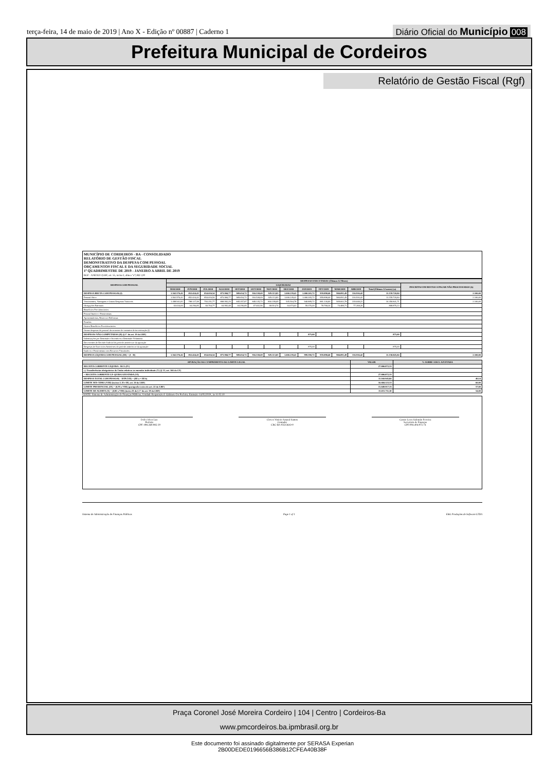terça-feira, 14 de maio de 2019 | Ano X - Edição nº 00887 | Caderno 1
Diário Oficial do Município 008
Prefeitura Municipal de Cordeiros
Relatório de Gestão Fiscal (Rgf)
MUNICÍPIO DE CORDEIROS - BA - CONSOLIDADO
RELATÓRIO DE GESTÃO FISCAL
DEMONSTRATIVO DA DESPESA COM PESSOAL
ORÇAMENTOS FISCAL E DA SEGURIDADE SOCIAL
1º QUADRIMESTRE DE 2019 - JANEIRO A ABRIL DE 2019
RGF - ANEXO I (LRF, art. 55, inciso I, alínea "a") R$ 1,00
| DESPESA COM PESSOAL | DESPESAS EXECUTADAS (Últimos 12 Meses) | | | | | | | | | | | | | |
| --- | --- | --- | --- | --- | --- | --- | --- | --- | --- | --- | --- | --- | --- | --- |
| | LIQUIDADAS | | | | | | | | | | | | | INSCRITAS EM RESTOS A PAGAR NÃO PROCESSADOS (b) |
| | MAI/2018 | JUN/2018 | JUL/2018 | AGO/2018 | SET/2018 | OUT/2018 | NOV/2018 | DEZ/2018 | JAN/2019 | FEV/2019 | MAR/2019 | ABR/2019 | Total (Últimos 12 meses) (a) | |
| DESPESA BRUTA COM PESSOAL(I) | 1.562.576,42 | 852.424,43 | 854.016,54 | 873.984,77 | 909.654,72 | 916.538,69 | 929.113,83 | 1.000.239,41 | 1.000.265,72 | 959.898,40 | 984.091,49 | 316.916,42 | 11.159.720,84 | 2.100,00 |
| Pessoal Ativo | 1.562.576,42 | 852.424,43 | 854.016,54 | 873.984,77 | 909.654,72 | 916.538,69 | 929.113,83 | 1.000.239,41 | 1.000.265,72 | 959.898,40 | 984.091,49 | 316.916,42 | 11.159.720,84 | 2.100,00 |
| Vencimentos, Vantagens e Outras Despesas Variáveis | 1.498.941,82 | 788.127,58 | 793.251,77 | 808.992,29 | 845.357,87 | 849.135,73 | 860.199,09 | 935.564,78 | 940.889,72 | 881.130,06 | 909.602,78 | 239.648,22 | 10.350.841,71 | 2.100,00 |
| Obrigações Patronais | 63.634,60 | 64.296,85 | 60.764,77 | 64.992,48 | 64.296,85 | 67.402,96 | 68.914,74 | 64.674,63 | 59.376,00 | 78.768,34 | 74.488,71 | 77.268,20 | 808.879,13 | |
| Benefícios Previdenciários | | | | | | | | | | | | | | |
| Pessoal Inativo e Pensionistas | | | | | | | | | | | | | | |
| Aposentadorias, Reserva e Reformas | | | | | | | | | | | | | | |
| Pensões | | | | | | | | | | | | | | |
| Outros Benefícios Previdenciários | | | | | | | | | | | | | | |
| Outras despesas de pessoal decorrentes de contratos de terceirização (§ | | | | | | | | | | | | | | |
| DESPESAS NÃO COMPUTADAS (II) (§ 1º do art. 19 da LRF) | | | | | | | | | 875,00 | | | | 875,00 | |
| Indenizações por Demissão e Incentivos a Demissão Voluntária | | | | | | | | | | | | | | |
| Decorrentes de Decisão Judicial de período anterior ao da apuração | | | | | | | | | | | | | | |
| Despesas de Exercícios Anteriores de período anterior ao da apuração | | | | | | | | | 875,00 | | | | 875,00 | |
| Inativos e Pensionistas com Recursos Vinculados | | | | | | | | | | | | | | |
| DESPESA LÍQUIDA COM PESSOAL (III) = (I - II) | 1.562.576,42 | 852.424,43 | 854.016,54 | 873.984,77 | 909.654,72 | 916.538,69 | 929.113,83 | 1.000.239,41 | 999.390,72 | 959.898,40 | 984.091,49 | 316.916,42 | 11.158.845,84 | 2.100,00 |
| APURAÇÃO DO CUMPRIMENTO DO LIMITE LEGAL | VALOR | % SOBRE A RCL AJUSTADA |
| --- | --- | --- |
| RECEITA CORRENTE LÍQUIDA - RCL (IV) | 27.806.872,55 | |
| (-) Transferências obrigatórias da União relativas às emendas individuais (V) (§ 13, art. 166 da CF) | | |
| = RECEITA CORRENTE LÍ• QUIDA AJUSTADA (VI) | 27.806.872,55 | |
| DESPESA TOTAL COM PESSOAL - DTP (VII) = (III a + III b) | 11.160.945,84 | 40,14 |
| LIMITE MÁ• XIMO (VIII) (incisos I, II e III, art. 20 da LRF) | 16.684.123,53 | 60,00 |
| LIMITE PRUDENCIAL (IX) = (0,95 x VIII) (parágrafo ú nico do art. 22 da LRF) | 15.849.917,35 | 57,00 |
| LIMITE DE ALERTA (X) = (0,90 x VIII) (inciso II do § 1º do art. 59 da LRF) | 15.015.711,18 | 54,00 |
FONTE: Sistema de Administração de Finanças Públicas, Unidade Responsável: Gabinete Do Prefeito, Emissão: 14/05/2019 , às 11:02:10
Delci Alves Luz
Prefeito
CPF: 894.360.085-20
Cloves Vinicio Amaral Santos
Contador
CRC-BA 035136/O-0
Cassio Leres Salomão Ferreira
Secretário de Finanças
CPF:004.404.975-74
Sistema de Administração de Finanças Públicas Page 1 of 1 E&L Produções de Software LTDA
Praça Coronel José Moreira Cordeiro | 104 | Centro | Cordeiros-Ba
www.pmcordeiros.ba.ipmbrasil.org.br
Este documento foi assinado digitalmente por SERASA Experian
2B00DEDE0196656B386B12CFEA40B38F